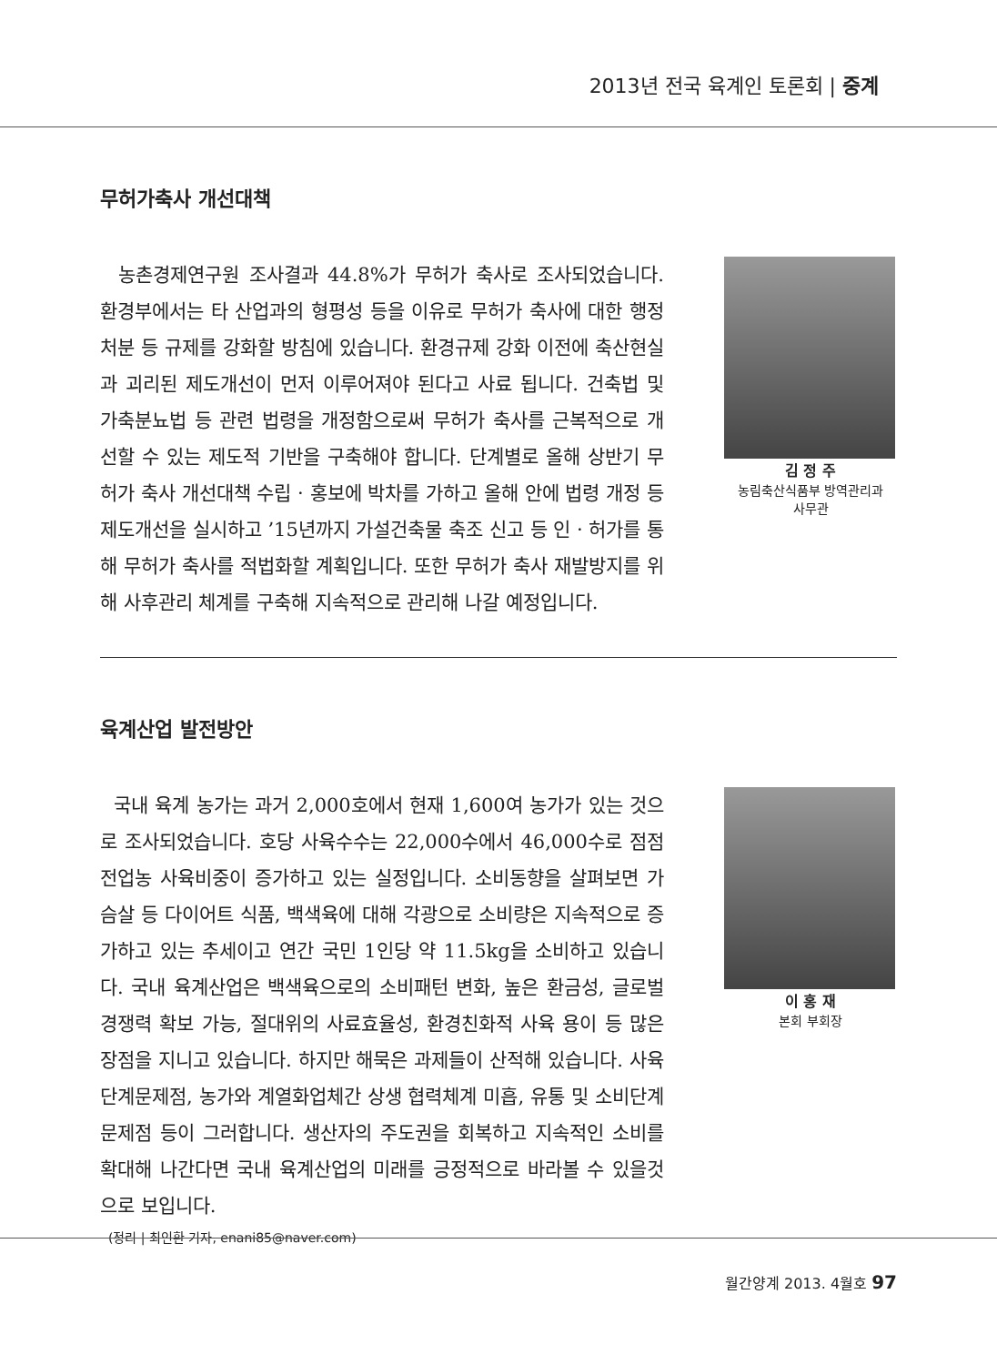2013년 전국 육계인 토론회 | 중계
무허가축사 개선대책
농촌경제연구원 조사결과 44.8%가 무허가 축사로 조사되었습니다. 환경부에서는 타 산업과의 형평성 등을 이유로 무허가 축사에 대한 행정처분 등 규제를 강화할 방침에 있습니다. 환경규제 강화 이전에 축산현실과 괴리된 제도개선이 먼저 이루어져야 된다고 사료 됩니다. 건축법 및 가축분뇨법 등 관련 법령을 개정함으로써 무허가 축사를 근복적으로 개선할 수 있는 제도적 기반을 구축해야 합니다. 단계별로 올해 상반기 무허가 축사 개선대책 수립 · 홍보에 박차를 가하고 올해 안에 법령 개정 등 제도개선을 실시하고 ’15년까지 가설건축물 축조 신고 등 인 · 허가를 통해 무허가 축사를 적법화할 계획입니다. 또한 무허가 축사 재발방지를 위해 사후관리 체계를 구축해 지속적으로 관리해 나갈 예정입니다.
김 정 주
농림축산식품부 방역관리과
사무관
육계산업 발전방안
국내 육계 농가는 과거 2,000호에서 현재 1,600여 농가가 있는 것으로 조사되었습니다. 호당 사육수수는 22,000수에서 46,000수로 점점 전업농 사육비중이 증가하고 있는 실정입니다. 소비동향을 살펴보면 가슴살 등 다이어트 식품, 백색육에 대해 각광으로 소비량은 지속적으로 증가하고 있는 추세이고 연간 국민 1인당 약 11.5kg을 소비하고 있습니다. 국내 육계산업은 백색육으로의 소비패턴 변화, 높은 환금성, 글로벌 경쟁력 확보 가능, 절대위의 사료효율성, 환경친화적 사육 용이 등 많은 장점을 지니고 있습니다. 하지만 해묵은 과제들이 산적해 있습니다. 사육단계문제점, 농가와 계열화업체간 상생 협력체계 미흡, 유통 및 소비단계 문제점 등이 그러합니다. 생산자의 주도권을 회복하고 지속적인 소비를 확대해 나간다면 국내 육계산업의 미래를 긍정적으로 바라볼 수 있을것으로 보입니다.
(정리 | 최인환 기자, enani85@naver.com)
이 홍 재
본회 부회장
월간양계 2013. 4월호 97